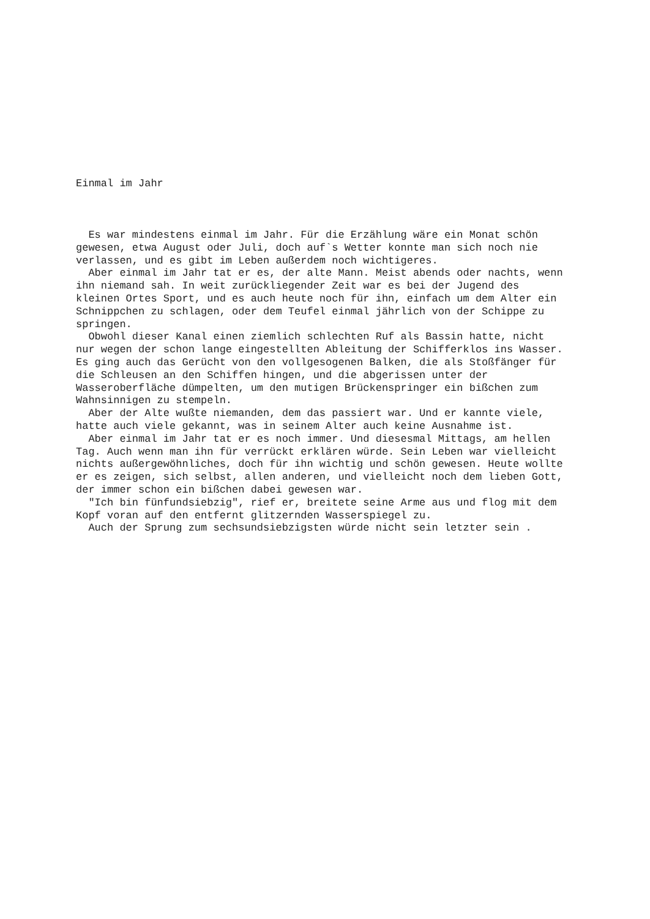Einmal im Jahr
  Es war mindestens einmal im Jahr. Für die Erzählung wäre ein Monat schön
gewesen, etwa August oder Juli, doch auf`s Wetter konnte man sich noch nie
verlassen, und es gibt im Leben außerdem noch wichtigeres.
  Aber einmal im Jahr tat er es, der alte Mann. Meist abends oder nachts, wenn
ihn niemand sah. In weit zurückliegender Zeit war es bei der Jugend des
kleinen Ortes Sport, und es auch heute noch für ihn, einfach um dem Alter ein
Schnippchen zu schlagen, oder dem Teufel einmal jährlich von der Schippe zu
springen.
  Obwohl dieser Kanal einen ziemlich schlechten Ruf als Bassin hatte, nicht
nur wegen der schon lange eingestellten Ableitung der Schifferklos ins Wasser.
Es ging auch das Gerücht von den vollgesogenen Balken, die als Stoßfänger für
die Schleusen an den Schiffen hingen, und die abgerissen unter der
Wasseroberfläche dümpelten, um den mutigen Brückenspringer ein bißchen zum
Wahnsinnigen zu stempeln.
  Aber der Alte wußte niemanden, dem das passiert war. Und er kannte viele,
hatte auch viele gekannt, was in seinem Alter auch keine Ausnahme ist.
  Aber einmal im Jahr tat er es noch immer. Und diesesmal Mittags, am hellen
Tag. Auch wenn man ihn für verrückt erklären würde. Sein Leben war vielleicht
nichts außergewöhnliches, doch für ihn wichtig und schön gewesen. Heute wollte
er es zeigen, sich selbst, allen anderen, und vielleicht noch dem lieben Gott,
der immer schon ein bißchen dabei gewesen war.
  "Ich bin fünfundsiebzig", rief er, breitete seine Arme aus und flog mit dem
Kopf voran auf den entfernt glitzernden Wasserspiegel zu.
  Auch der Sprung zum sechsundsiebzigsten würde nicht sein letzter sein .